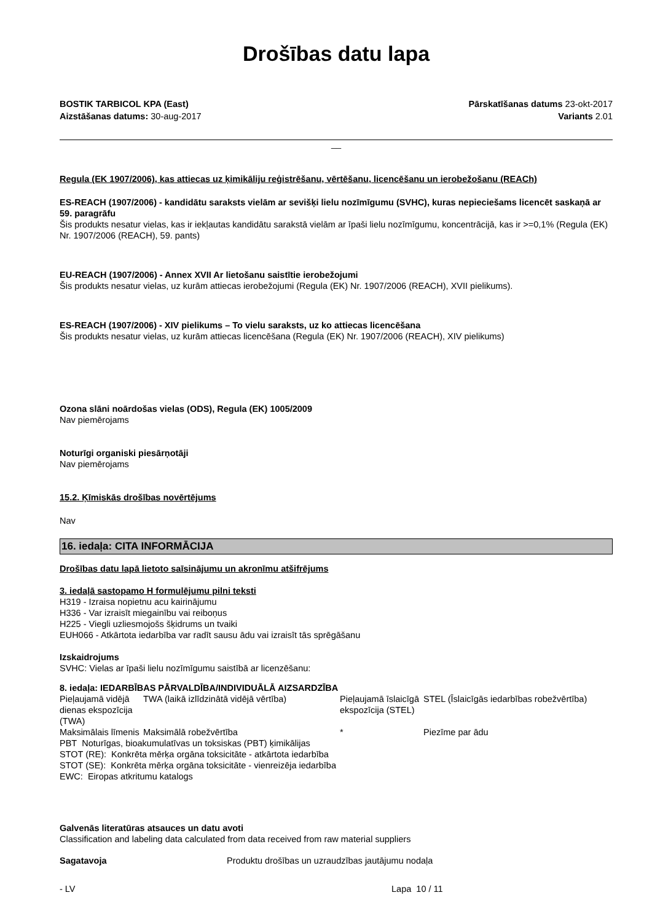Drošības datu lapa
BOSTIK TARBICOL KPA (East)
Aizstāšanas datums: 30-aug-2017
Pārskatīšanas datums 23-okt-2017
Variants 2.01
__
Regula (EK 1907/2006), kas attiecas uz ķimikāliju reģistrēšanu, vērtēšanu, licencēšanu un ierobežošanu (REACh)
ES-REACH (1907/2006) - kandidātu saraksts vielām ar sevišķi lielu nozīmīgumu (SVHC), kuras nepieciešams licencēt saskaņā ar 59. paragrāfu
Šis produkts nesatur vielas, kas ir iekļautas kandidātu sarakstā vielām ar īpaši lielu nozīmīgumu, koncentrācijā, kas ir >=0,1% (Regula (EK) Nr. 1907/2006 (REACH), 59. pants)
EU-REACH (1907/2006) - Annex XVII Ar lietošanu saistītie ierobežojumi
Šis produkts nesatur vielas, uz kurām attiecas ierobežojumi (Regula (EK) Nr. 1907/2006 (REACH), XVII pielikums).
ES-REACH (1907/2006) - XIV pielikums – To vielu saraksts, uz ko attiecas licencēšana
Šis produkts nesatur vielas, uz kurām attiecas licencēšana (Regula (EK) Nr. 1907/2006 (REACH), XIV pielikums)
Ozona slāni noārdošas vielas (ODS), Regula (EK) 1005/2009
Nav piemērojams
Noturīgi organiski piesārņotāji
Nav piemērojams
15.2. Ķīmiskās drošības novērtējums
Nav
16. iedaļa: CITA INFORMĀCIJA
Drošības datu lapā lietoto saīsinājumu un akronīmu atšifrējums
3. iedaļā sastopamo H formulējumu pilni teksti
H319 - Izraisa nopietnu acu kairinājumu
H336 - Var izraisīt miegainību vai reiboņus
H225 - Viegli uzliesmojošs šķidrums un tvaiki
EUH066 - Atkārtota iedarbība var radīt sausu ādu vai izraisīt tās sprēgāšanu
Izskaidrojums
SVHC: Vielas ar īpaši lielu nozīmīgumu saistībā ar licenzēšanu:
8. iedaļa: IEDARBĪBAS PĀRVALDĪBA/INDIVIDUĀLĀ AIZSARDZĪBA
| Pieļaujamā vidējā dienas ekspozīcija (TWA) | TWA (laikā izlīdzinātā vidējā vērtība) | Pieļaujamā īslaicīgā ekspozīcija (STEL) | STEL (Īslaicīgās iedarbības robežvērtība) |
| Maksimālais līmenis | Maksimālā robežvērtība | * | Piezīme par ādu |
PBT Noturīgas, bioakumulatīvas un toksiskas (PBT) ķimikālijas
STOT (RE): Konkrēta mērķa orgāna toksicitāte - atkārtota iedarbība
STOT (SE): Konkrēta mērķa orgāna toksicitāte - vienreizēja iedarbība
EWC: Eiropas atkritumu katalogs
Galvenās literatūras atsauces un datu avoti
Classification and labeling data calculated from data received from raw material suppliers
Sagatavoja Produktu drošības un uzraudzības jautājumu nodaļa
- LV Lapa 10 / 11